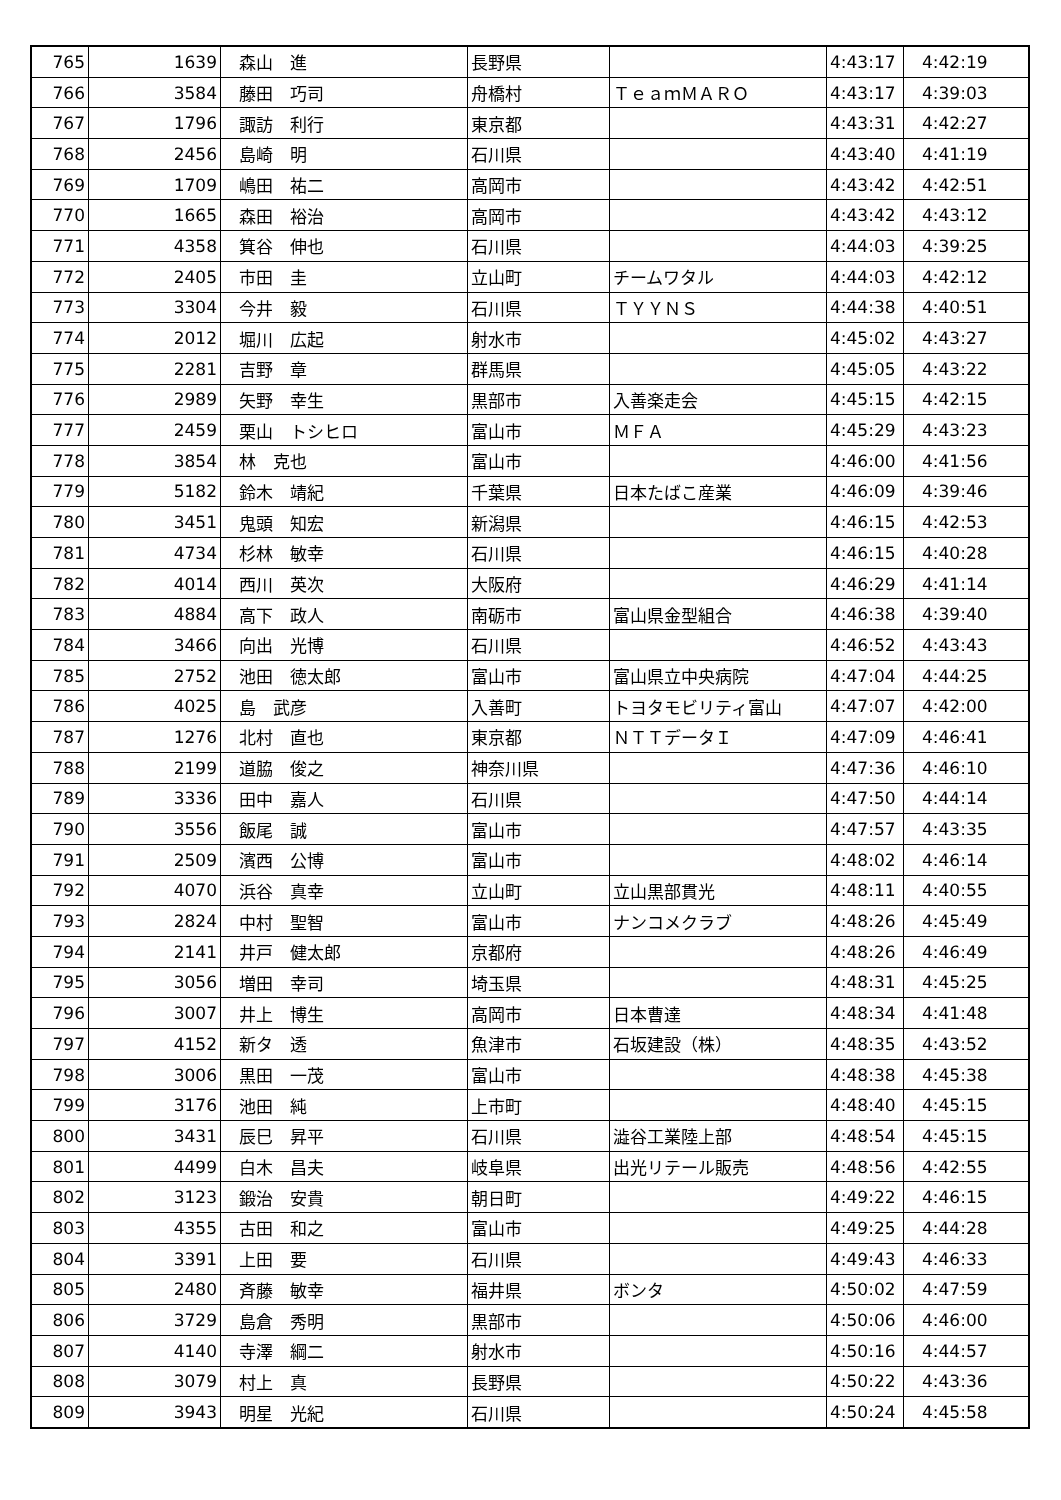| 765 | 1639 | 森山 進 | 長野県 | | 4:43:17 | 4:42:19 |
| 766 | 3584 | 藤田 巧司 | 舟橋村 | ＴｅａｍＭＡＲＯ | 4:43:17 | 4:39:03 |
| 767 | 1796 | 諏訪 利行 | 東京都 | | 4:43:31 | 4:42:27 |
| 768 | 2456 | 島崎 明 | 石川県 | | 4:43:40 | 4:41:19 |
| 769 | 1709 | 嶋田 祐二 | 高岡市 | | 4:43:42 | 4:42:51 |
| 770 | 1665 | 森田 裕治 | 高岡市 | | 4:43:42 | 4:43:12 |
| 771 | 4358 | 箕谷 伸也 | 石川県 | | 4:44:03 | 4:39:25 |
| 772 | 2405 | 市田 圭 | 立山町 | チームワタル | 4:44:03 | 4:42:12 |
| 773 | 3304 | 今井 毅 | 石川県 | ＴＹＹＮＳ | 4:44:38 | 4:40:51 |
| 774 | 2012 | 堀川 広起 | 射水市 | | 4:45:02 | 4:43:27 |
| 775 | 2281 | 吉野 章 | 群馬県 | | 4:45:05 | 4:43:22 |
| 776 | 2989 | 矢野 幸生 | 黒部市 | 入善楽走会 | 4:45:15 | 4:42:15 |
| 777 | 2459 | 栗山 トシヒロ | 富山市 | ＭＦＡ | 4:45:29 | 4:43:23 |
| 778 | 3854 | 林 克也 | 富山市 | | 4:46:00 | 4:41:56 |
| 779 | 5182 | 鈴木 靖紀 | 千葉県 | 日本たばこ産業 | 4:46:09 | 4:39:46 |
| 780 | 3451 | 鬼頭 知宏 | 新潟県 | | 4:46:15 | 4:42:53 |
| 781 | 4734 | 杉林 敏幸 | 石川県 | | 4:46:15 | 4:40:28 |
| 782 | 4014 | 西川 英次 | 大阪府 | | 4:46:29 | 4:41:14 |
| 783 | 4884 | 高下 政人 | 南砺市 | 富山県金型組合 | 4:46:38 | 4:39:40 |
| 784 | 3466 | 向出 光博 | 石川県 | | 4:46:52 | 4:43:43 |
| 785 | 2752 | 池田 徳太郎 | 富山市 | 富山県立中央病院 | 4:47:04 | 4:44:25 |
| 786 | 4025 | 島 武彦 | 入善町 | トヨタモビリティ富山 | 4:47:07 | 4:42:00 |
| 787 | 1276 | 北村 直也 | 東京都 | ＮＴＴデータＩ | 4:47:09 | 4:46:41 |
| 788 | 2199 | 道脇 俊之 | 神奈川県 | | 4:47:36 | 4:46:10 |
| 789 | 3336 | 田中 嘉人 | 石川県 | | 4:47:50 | 4:44:14 |
| 790 | 3556 | 飯尾 誠 | 富山市 | | 4:47:57 | 4:43:35 |
| 791 | 2509 | 濱西 公博 | 富山市 | | 4:48:02 | 4:46:14 |
| 792 | 4070 | 浜谷 真幸 | 立山町 | 立山黒部貫光 | 4:48:11 | 4:40:55 |
| 793 | 2824 | 中村 聖智 | 富山市 | ナンコメクラブ | 4:48:26 | 4:45:49 |
| 794 | 2141 | 井戸 健太郎 | 京都府 | | 4:48:26 | 4:46:49 |
| 795 | 3056 | 増田 幸司 | 埼玉県 | | 4:48:31 | 4:45:25 |
| 796 | 3007 | 井上 博生 | 高岡市 | 日本曹達 | 4:48:34 | 4:41:48 |
| 797 | 4152 | 新タ 透 | 魚津市 | 石坂建設（株） | 4:48:35 | 4:43:52 |
| 798 | 3006 | 黒田 一茂 | 富山市 | | 4:48:38 | 4:45:38 |
| 799 | 3176 | 池田 純 | 上市町 | | 4:48:40 | 4:45:15 |
| 800 | 3431 | 辰巳 昇平 | 石川県 | 澁谷工業陸上部 | 4:48:54 | 4:45:15 |
| 801 | 4499 | 白木 昌夫 | 岐阜県 | 出光リテール販売 | 4:48:56 | 4:42:55 |
| 802 | 3123 | 鍛治 安貴 | 朝日町 | | 4:49:22 | 4:46:15 |
| 803 | 4355 | 古田 和之 | 富山市 | | 4:49:25 | 4:44:28 |
| 804 | 3391 | 上田 要 | 石川県 | | 4:49:43 | 4:46:33 |
| 805 | 2480 | 斉藤 敏幸 | 福井県 | ボンタ | 4:50:02 | 4:47:59 |
| 806 | 3729 | 島倉 秀明 | 黒部市 | | 4:50:06 | 4:46:00 |
| 807 | 4140 | 寺澤 綱二 | 射水市 | | 4:50:16 | 4:44:57 |
| 808 | 3079 | 村上 真 | 長野県 | | 4:50:22 | 4:43:36 |
| 809 | 3943 | 明星 光紀 | 石川県 | | 4:50:24 | 4:45:58 |